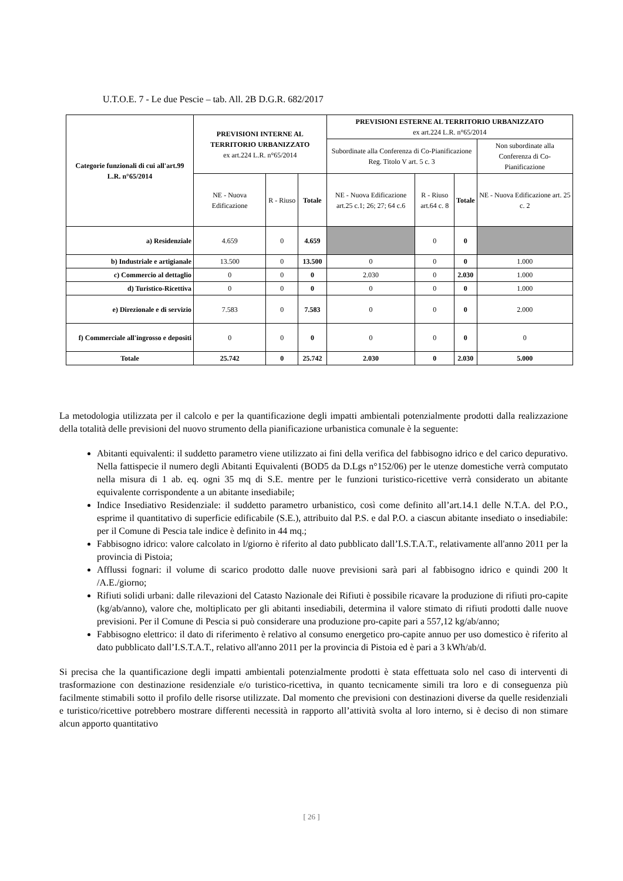U.T.O.E. 7 - Le due Pescie – tab. All. 2B D.G.R. 682/2017
| Categorie funzionali di cui all'art.99 L.R. n°65/2014 | PREVISIONI INTERNE AL TERRITORIO URBANIZZATO ex art.224 L.R. n°65/2014 | | | PREVISIONI ESTERNE AL TERRITORIO URBANIZZATO ex art.224 L.R. n°65/2014 | | | |
| --- | --- | --- | --- | --- | --- | --- | --- |
| | | | | Subordinate alla Conferenza di Co-Pianificazione Reg. Titolo V art. 5 c. 3 | | | Non subordinate alla Conferenza di Co-Pianificazione |
| | NE - Nuova Edificazione | R - Riuso | Totale | NE - Nuova Edificazione art.25 c.1; 26; 27; 64 c.6 | R - Riuso art.64 c. 8 | Totale | NE - Nuova Edificazione art. 25 c. 2 |
| a) Residenziale | 4.659 | 0 | 4.659 | | 0 | 0 | |
| b) Industriale e artigianale | 13.500 | 0 | 13.500 | 0 | 0 | 0 | 1.000 |
| c) Commercio al dettaglio | 0 | 0 | 0 | 2.030 | 0 | 2.030 | 1.000 |
| d) Turistico-Ricettiva | 0 | 0 | 0 | 0 | 0 | 0 | 1.000 |
| e) Direzionale e di servizio | 7.583 | 0 | 7.583 | 0 | 0 | 0 | 2.000 |
| f) Commerciale all'ingrosso e depositi | 0 | 0 | 0 | 0 | 0 | 0 | 0 |
| Totale | 25.742 | 0 | 25.742 | 2.030 | 0 | 2.030 | 5.000 |
La metodologia utilizzata per il calcolo e per la quantificazione degli impatti ambientali potenzialmente prodotti dalla realizzazione della totalità delle previsioni del nuovo strumento della pianificazione urbanistica comunale è la seguente:
Abitanti equivalenti: il suddetto parametro viene utilizzato ai fini della verifica del fabbisogno idrico e del carico depurativo. Nella fattispecie il numero degli Abitanti Equivalenti (BOD5 da D.Lgs n°152/06) per le utenze domestiche verrà computato nella misura di 1 ab. eq. ogni 35 mq di S.E. mentre per le funzioni turistico-ricettive verrà considerato un abitante equivalente corrispondente a un abitante insediabile;
Indice Insediativo Residenziale: il suddetto parametro urbanistico, così come definito all’art.14.1 delle N.T.A. del P.O., esprime il quantitativo di superficie edificabile (S.E.), attribuito dal P.S. e dal P.O. a ciascun abitante insediato o insediabile: per il Comune di Pescia tale indice è definito in 44 mq.;
Fabbisogno idrico: valore calcolato in l/giorno è riferito al dato pubblicato dall’I.S.T.A.T., relativamente all'anno 2011 per la provincia di Pistoia;
Afflussi fognari: il volume di scarico prodotto dalle nuove previsioni sarà pari al fabbisogno idrico e quindi 200 lt /A.E./giorno;
Rifiuti solidi urbani: dalle rilevazioni del Catasto Nazionale dei Rifiuti è possibile ricavare la produzione di rifiuti pro-capite (kg/ab/anno), valore che, moltiplicato per gli abitanti insediabili, determina il valore stimato di rifiuti prodotti dalle nuove previsioni. Per il Comune di Pescia si può considerare una produzione pro-capite pari a 557,12 kg/ab/anno;
Fabbisogno elettrico: il dato di riferimento è relativo al consumo energetico pro-capite annuo per uso domestico è riferito al dato pubblicato dall’I.S.T.A.T., relativo all'anno 2011 per la provincia di Pistoia ed è pari a 3 kWh/ab/d.
Si precisa che la quantificazione degli impatti ambientali potenzialmente prodotti è stata effettuata solo nel caso di interventi di trasformazione con destinazione residenziale e/o turistico-ricettiva, in quanto tecnicamente simili tra loro e di conseguenza più facilmente stimabili sotto il profilo delle risorse utilizzate. Dal momento che previsioni con destinazioni diverse da quelle residenziali e turistico/ricettive potrebbero mostrare differenti necessità in rapporto all’attività svolta al loro interno, si è deciso di non stimare alcun apporto quantitativo
[ 26 ]